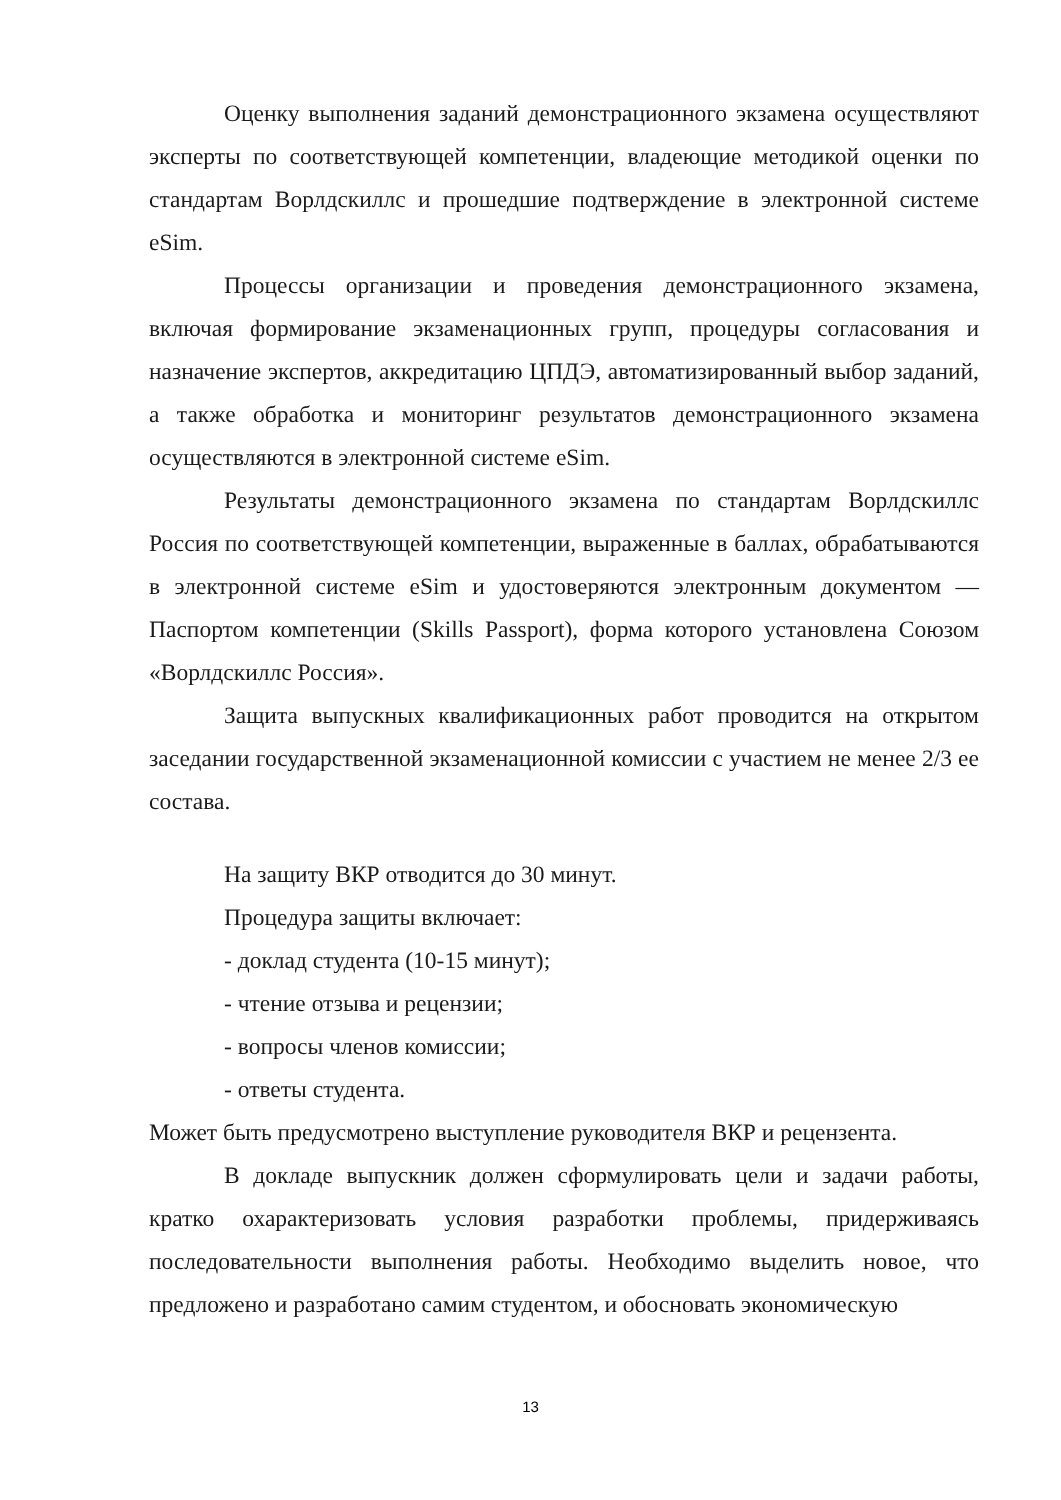Оценку выполнения заданий демонстрационного экзамена осуществляют эксперты по соответствующей компетенции, владеющие методикой оценки по стандартам Ворлдскиллс и прошедшие подтверждение в электронной системе eSim.
Процессы организации и проведения демонстрационного экзамена, включая формирование экзаменационных групп, процедуры согласования и назначение экспертов, аккредитацию ЦПДЭ, автоматизированный выбор заданий, а также обработка и мониторинг результатов демонстрационного экзамена осуществляются в электронной системе eSim.
Результаты демонстрационного экзамена по стандартам Ворлдскиллс Россия по соответствующей компетенции, выраженные в баллах, обрабатываются в электронной системе eSim и удостоверяются электронным документом — Паспортом компетенции (Skills Passport), форма которого установлена Союзом «Ворлдскиллс Россия».
Защита выпускных квалификационных работ проводится на открытом заседании государственной экзаменационной комиссии с участием не менее 2/3 ее состава.
На защиту ВКР отводится до 30 минут.
Процедура защиты включает:
- доклад студента (10-15 минут);
- чтение отзыва и рецензии;
- вопросы членов комиссии;
- ответы студента.
Может быть предусмотрено выступление руководителя ВКР и рецензента.
В докладе выпускник должен сформулировать цели и задачи работы, кратко охарактеризовать условия разработки проблемы, придерживаясь последовательности выполнения работы. Необходимо выделить новое, что предложено и разработано самим студентом, и обосновать экономическую
13